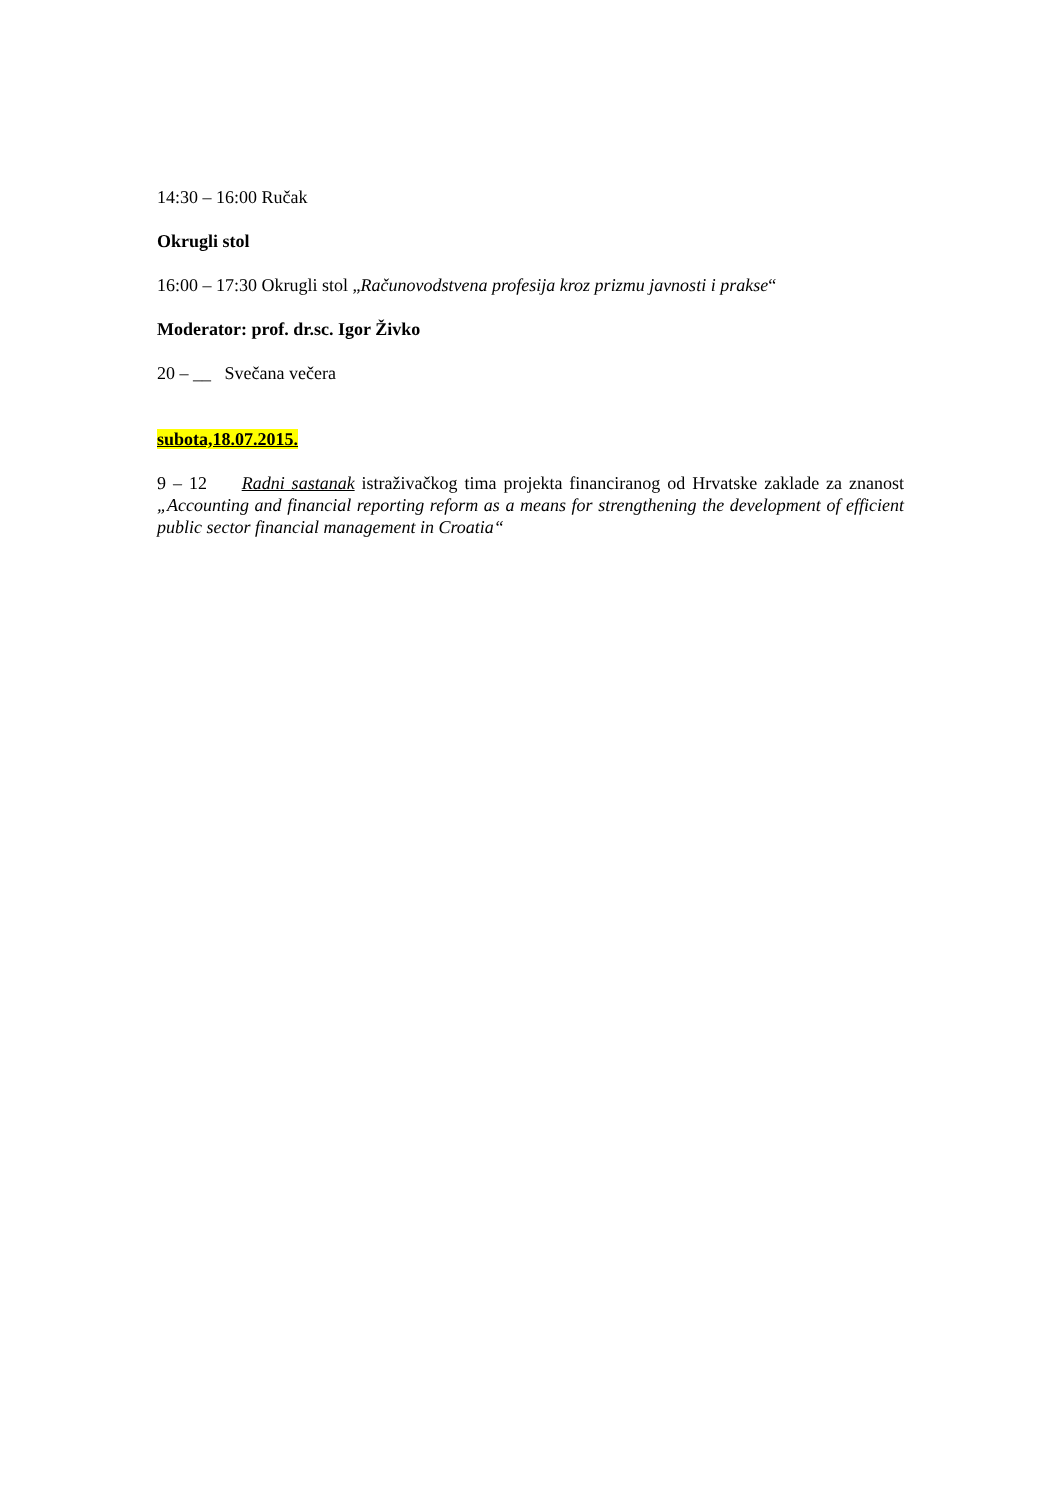14:30 – 16:00 Ručak
Okrugli stol
16:00 – 17:30 Okrugli stol „Računovodstvena profesija kroz prizmu javnosti i prakse“
Moderator: prof. dr.sc. Igor Živko
20 – __ Svečana večera
subota,18.07.2015.
9 – 12 Radni sastanak istraživačkog tima projekta financiranog od Hrvatske zaklade za znanost „Accounting and financial reporting reform as a means for strengthening the development of efficient public sector financial management in Croatia“